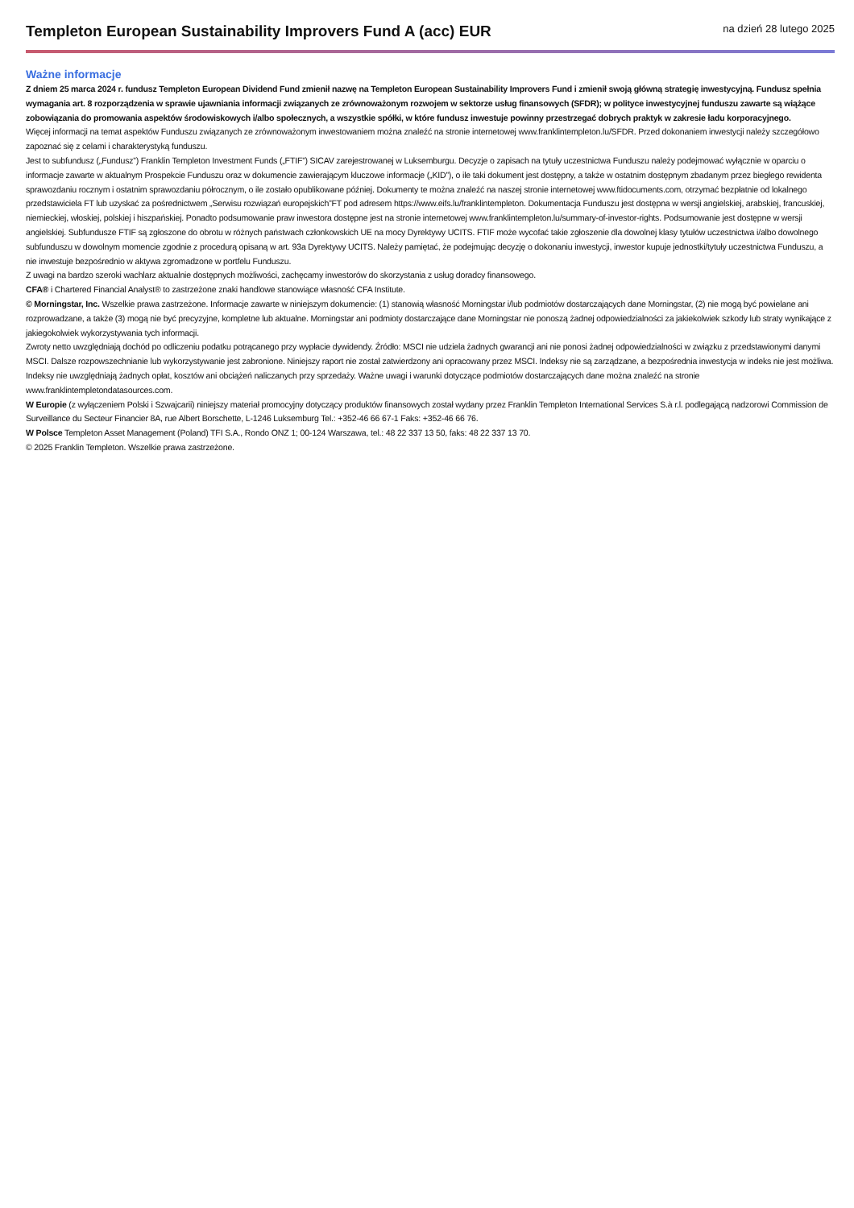Templeton European Sustainability Improvers Fund A (acc) EUR
na dzień 28 lutego 2025
Ważne informacje
Z dniem 25 marca 2024 r. fundusz Templeton European Dividend Fund zmienił nazwę na Templeton European Sustainability Improvers Fund i zmienił swoją główną strategię inwestycyjną. Fundusz spełnia wymagania art. 8 rozporządzenia w sprawie ujawniania informacji związanych ze zrównoważonym rozwojem w sektorze usług finansowych (SFDR); w polityce inwestycyjnej funduszu zawarte są wiążące zobowiązania do promowania aspektów środowiskowych i/albo społecznych, a wszystkie spółki, w które fundusz inwestuje powinny przestrzegać dobrych praktyk w zakresie ładu korporacyjnego.
Więcej informacji na temat aspektów Funduszu związanych ze zrównoważonym inwestowaniem można znaleźć na stronie internetowej www.franklintempleton.lu/SFDR. Przed dokonaniem inwestycji należy szczegółowo zapoznać się z celami i charakterystyką funduszu.
Jest to subfundusz („Fundusz”) Franklin Templeton Investment Funds („FTIF”) SICAV zarejestrowanej w Luksemburgu. Decyzje o zapisach na tytuły uczestnictwa Funduszu należy podejmować wyłącznie w oparciu o informacje zawarte w aktualnym Prospekcie Funduszu oraz w dokumencie zawierającym kluczowe informacje („KID”), o ile taki dokument jest dostępny, a także w ostatnim dostępnym zbadanym przez biegłego rewidenta sprawozdaniu rocznym i ostatnim sprawozdaniu półrocznym, o ile zostało opublikowane później. Dokumenty te można znaleźć na naszej stronie internetowej www.ftidocuments.com, otrzymać bezpłatnie od lokalnego przedstawiciela FT lub uzyskać za pośrednictwem „Serwisu rozwiązań europejskich”FT pod adresem https://www.eifs.lu/franklintempleton. Dokumentacja Funduszu jest dostępna w wersji angielskiej, arabskiej, francuskiej, niemieckiej, włoskiej, polskiej i hiszpańskiej. Ponadto podsumowanie praw inwestora dostępne jest na stronie internetowej www.franklintempleton.lu/summary-of-investor-rights. Podsumowanie jest dostępne w wersji angielskiej. Subfundusze FTIF są zgłoszone do obrotu w różnych państwach członkowskich UE na mocy Dyrektywy UCITS. FTIF może wycofać takie zgłoszenie dla dowolnej klasy tytułów uczestnictwa i/albo dowolnego subfunduszu w dowolnym momencie zgodnie z procedurą opisaną w art. 93a Dyrektywy UCITS. Należy pamiętać, że podejmując decyzję o dokonaniu inwestycji, inwestor kupuje jednostki/tytuły uczestnictwa Funduszu, a nie inwestuje bezpośrednio w aktywa zgromadzone w portfelu Funduszu.
Z uwagi na bardzo szeroki wachlarz aktualnie dostępnych możliwości, zachęcamy inwestorów do skorzystania z usług doradcy finansowego.
CFA® i Chartered Financial Analyst® to zastrzeżone znaki handlowe stanowiące własność CFA Institute.
© Morningstar, Inc. Wszelkie prawa zastrzeżone. Informacje zawarte w niniejszym dokumencie: (1) stanowią własność Morningstar i/lub podmiotów dostarczających dane Morningstar, (2) nie mogą być powielane ani rozprowadzane, a także (3) mogą nie być precyzyjne, kompletne lub aktualne. Morningstar ani podmioty dostarczające dane Morningstar nie ponoszą żadnej odpowiedzialności za jakiekolwiek szkody lub straty wynikające z jakiegokolwiek wykorzystywania tych informacji.
Zwroty netto uwzględniają dochód po odliczeniu podatku potrącanego przy wypłacie dywidendy. Źródło: MSCI nie udziela żadnych gwarancji ani nie ponosi żadnej odpowiedzialności w związku z przedstawionymi danymi MSCI. Dalsze rozpowszechnianie lub wykorzystywanie jest zabronione. Niniejszy raport nie został zatwierdzony ani opracowany przez MSCI. Indeksy nie są zarządzane, a bezpośrednia inwestycja w indeks nie jest możliwa. Indeksy nie uwzględniają żadnych opłat, kosztów ani obciążeń naliczanych przy sprzedaży. Ważne uwagi i warunki dotyczące podmiotów dostarczających dane można znaleźć na stronie www.franklintempletondatasources.com.
W Europie (z wyłączeniem Polski i Szwajcarii) niniejszy materiał promocyjny dotyczący produktów finansowych został wydany przez Franklin Templeton International Services S.à r.l. podlegającą nadzorowi Commission de Surveillance du Secteur Financier 8A, rue Albert Borschette, L-1246 Luksemburg Tel.: +352-46 66 67-1 Faks: +352-46 66 76.
W Polsce Templeton Asset Management (Poland) TFI S.A., Rondo ONZ 1; 00-124 Warszawa, tel.: 48 22 337 13 50, faks: 48 22 337 13 70.
© 2025 Franklin Templeton. Wszelkie prawa zastrzeżone.